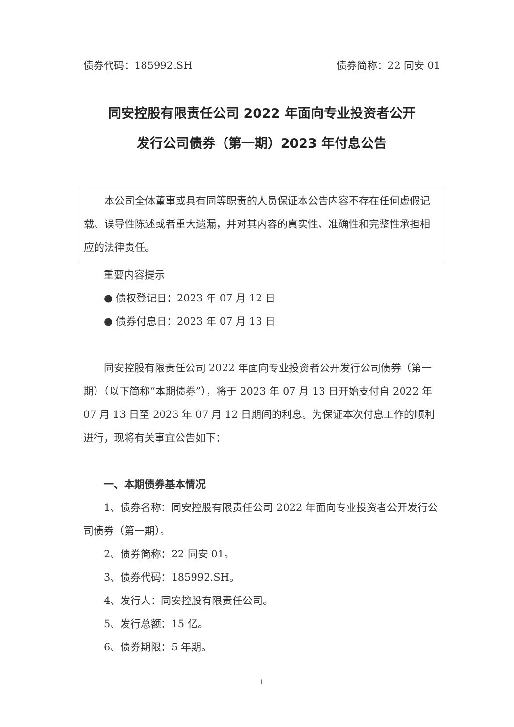债券代码：185992.SH 债券简称：22 同安 01
同安控股有限责任公司 2022 年面向专业投资者公开
发行公司债券（第一期）2023 年付息公告
本公司全体董事或具有同等职责的人员保证本公告内容不存在任何虚假记载、误导性陈述或者重大遗漏，并对其内容的真实性、准确性和完整性承担相应的法律责任。
重要内容提示
● 债权登记日：2023 年 07 月 12 日
● 债券付息日：2023 年 07 月 13 日
同安控股有限责任公司 2022 年面向专业投资者公开发行公司债券（第一期）（以下简称“本期债券”），将于 2023 年 07 月 13 日开始支付自 2022 年 07 月 13 日至 2023 年 07 月 12 日期间的利息。为保证本次付息工作的顺利进行，现将有关事宜公告如下：
一、本期债券基本情况
1、债券名称：同安控股有限责任公司 2022 年面向专业投资者公开发行公司债券（第一期）。
2、债券简称：22 同安 01。
3、债券代码：185992.SH。
4、发行人：同安控股有限责任公司。
5、发行总额：15 亿。
6、债券期限：5 年期。
1